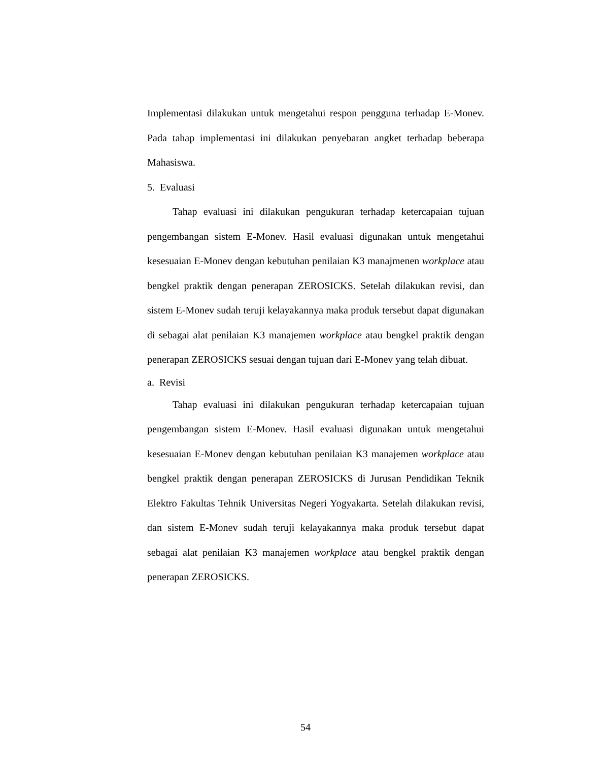Implementasi dilakukan untuk mengetahui respon pengguna terhadap E-Monev. Pada tahap implementasi ini dilakukan penyebaran angket terhadap beberapa Mahasiswa.
5. Evaluasi
Tahap evaluasi ini dilakukan pengukuran terhadap ketercapaian tujuan pengembangan sistem E-Monev. Hasil evaluasi digunakan untuk mengetahui kesesuaian E-Monev dengan kebutuhan penilaian K3 manajmenen workplace atau bengkel praktik dengan penerapan ZEROSICKS. Setelah dilakukan revisi, dan sistem E-Monev sudah teruji kelayakannya maka produk tersebut dapat digunakan di sebagai alat penilaian K3 manajemen workplace atau bengkel praktik dengan penerapan ZEROSICKS sesuai dengan tujuan dari E-Monev yang telah dibuat.
a. Revisi
Tahap evaluasi ini dilakukan pengukuran terhadap ketercapaian tujuan pengembangan sistem E-Monev. Hasil evaluasi digunakan untuk mengetahui kesesuaian E-Monev dengan kebutuhan penilaian K3 manajemen workplace atau bengkel praktik dengan penerapan ZEROSICKS di Jurusan Pendidikan Teknik Elektro Fakultas Tehnik Universitas Negeri Yogyakarta. Setelah dilakukan revisi, dan sistem E-Monev sudah teruji kelayakannya maka produk tersebut dapat sebagai alat penilaian K3 manajemen workplace atau bengkel praktik dengan penerapan ZEROSICKS.
54